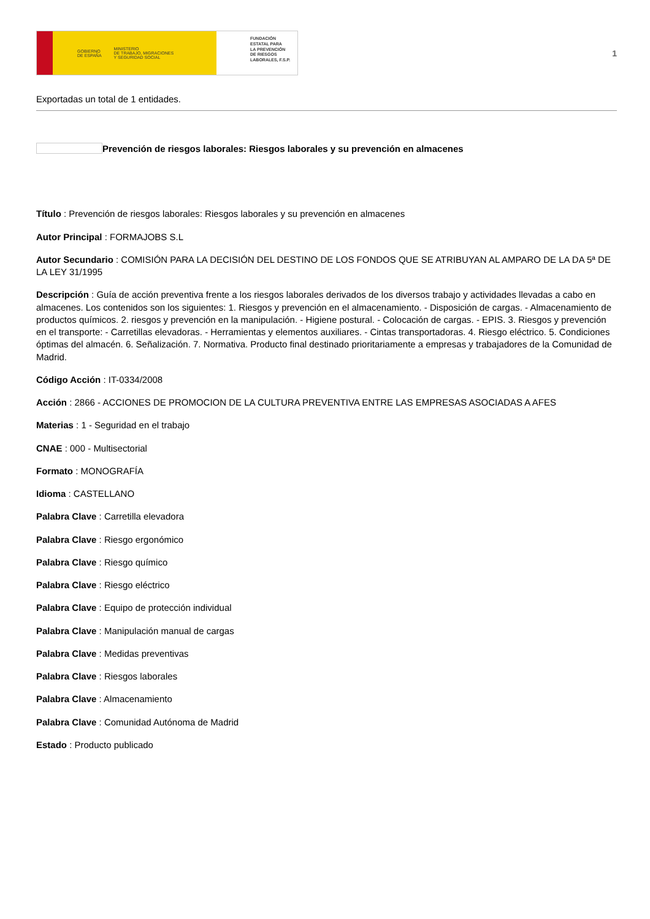GOBIERNO
DE ESPAÑA MINISTERIO
DE TRABAJO, MIGRACIONES
Y SEGURIDAD SOCIAL
FUNDACIÓN
ESTATAL PARA
LA PREVENCIÓN
DE RIESGOS
LABORALES, F.S.P.
1
Exportadas un total de 1 entidades.
Prevención de riesgos laborales: Riesgos laborales y su prevención en almacenes
Título : Prevención de riesgos laborales: Riesgos laborales y su prevención en almacenes
Autor Principal : FORMAJOBS S.L
Autor Secundario : COMISIÓN PARA LA DECISIÓN DEL DESTINO DE LOS FONDOS QUE SE ATRIBUYAN AL AMPARO DE LA DA 5ª DE LA LEY 31/1995
Descripción : Guía de acción preventiva frente a los riesgos laborales derivados de los diversos trabajo y actividades llevadas a cabo en almacenes. Los contenidos son los siguientes: 1. Riesgos y prevención en el almacenamiento. - Disposición de cargas. - Almacenamiento de productos químicos. 2. riesgos y prevención en la manipulación. - Higiene postural. - Colocación de cargas. - EPIS. 3. Riesgos y prevención en el transporte: - Carretillas elevadoras. - Herramientas y elementos auxiliares. - Cintas transportadoras. 4. Riesgo eléctrico. 5. Condiciones óptimas del almacén. 6. Señalización. 7. Normativa. Producto final destinado prioritariamente a empresas y trabajadores de la Comunidad de Madrid.
Código Acción : IT-0334/2008
Acción : 2866 - ACCIONES DE PROMOCION DE LA CULTURA PREVENTIVA ENTRE LAS EMPRESAS ASOCIADAS A AFES
Materias : 1 - Seguridad en el trabajo
CNAE : 000 - Multisectorial
Formato : MONOGRAFÍA
Idioma : CASTELLANO
Palabra Clave : Carretilla elevadora
Palabra Clave : Riesgo ergonómico
Palabra Clave : Riesgo químico
Palabra Clave : Riesgo eléctrico
Palabra Clave : Equipo de protección individual
Palabra Clave : Manipulación manual de cargas
Palabra Clave : Medidas preventivas
Palabra Clave : Riesgos laborales
Palabra Clave : Almacenamiento
Palabra Clave : Comunidad Autónoma de Madrid
Estado : Producto publicado